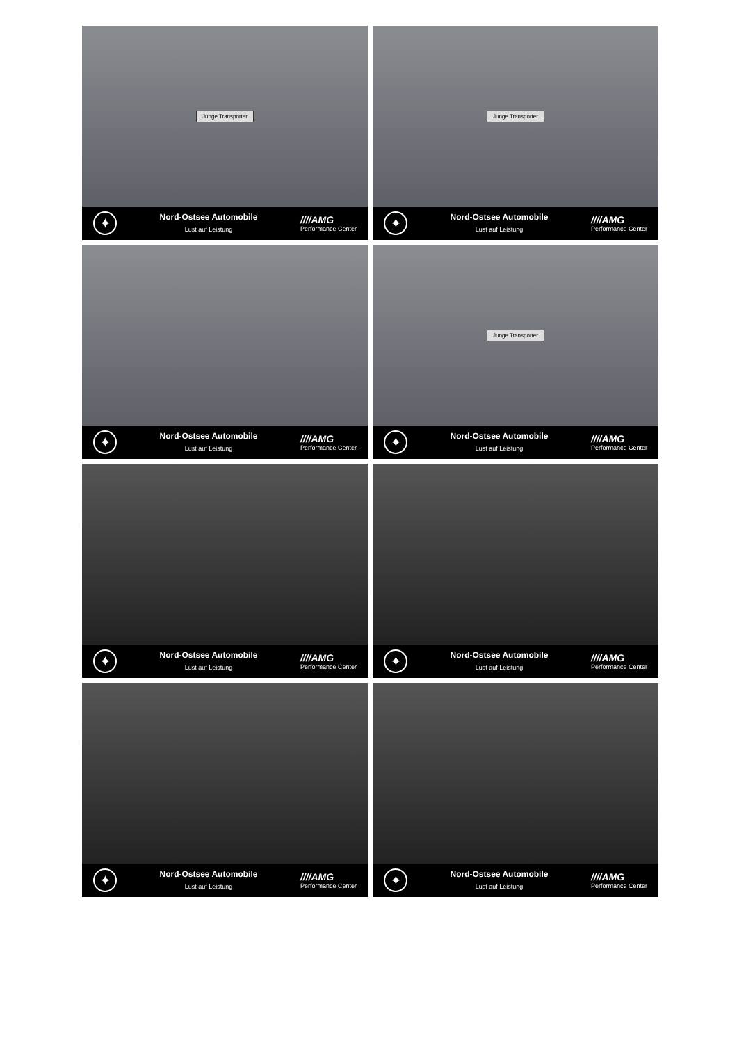Junge Transporter
✦
Nord-Ostsee Automobile
Lust auf Leistung
////AMG
Performance Center
Junge Transporter
✦
Nord-Ostsee Automobile
Lust auf Leistung
////AMG
Performance Center
✦
Nord-Ostsee Automobile
Lust auf Leistung
////AMG
Performance Center
Junge Transporter
✦
Nord-Ostsee Automobile
Lust auf Leistung
////AMG
Performance Center
✦
Nord-Ostsee Automobile
Lust auf Leistung
////AMG
Performance Center
✦
Nord-Ostsee Automobile
Lust auf Leistung
////AMG
Performance Center
✦
Nord-Ostsee Automobile
Lust auf Leistung
////AMG
Performance Center
✦
Nord-Ostsee Automobile
Lust auf Leistung
////AMG
Performance Center